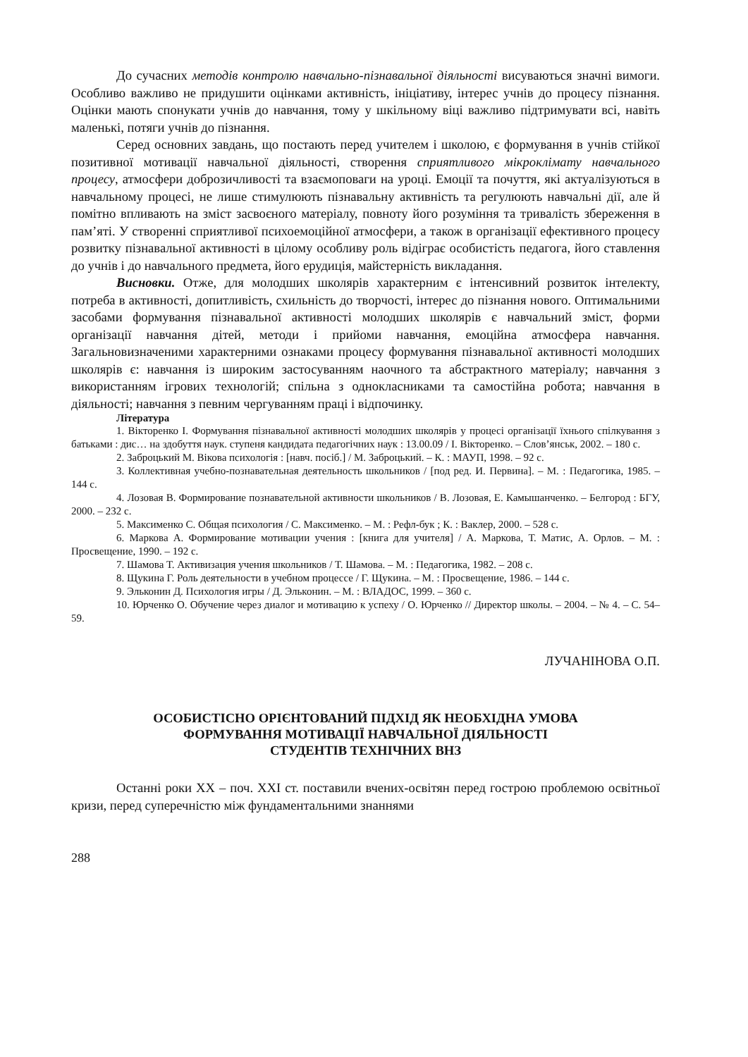До сучасних методів контролю навчально-пізнавальної діяльності висуваються значні вимоги. Особливо важливо не придушити оцінками активність, ініціативу, інтерес учнів до процесу пізнання. Оцінки мають спонукати учнів до навчання, тому у шкільному віці важливо підтримувати всі, навіть маленькі, потяги учнів до пізнання.
Серед основних завдань, що постають перед учителем і школою, є формування в учнів стійкої позитивної мотивації навчальної діяльності, створення сприятливого мікроклімату навчального процесу, атмосфери доброзичливості та взаємоповаги на уроці. Емоції та почуття, які актуалізуються в навчальному процесі, не лише стимулюють пізнавальну активність та регулюють навчальні дії, але й помітно впливають на зміст засвоєного матеріалу, повноту його розуміння та тривалість збереження в пам’яті. У створенні сприятливої психоемоційної атмосфери, а також в організації ефективного процесу розвитку пізнавальної активності в цілому особливу роль відіграє особистість педагога, його ставлення до учнів і до навчального предмета, його ерудиція, майстерність викладання.
Висновки. Отже, для молодших школярів характерним є інтенсивний розвиток інтелекту, потреба в активності, допитливість, схильність до творчості, інтерес до пізнання нового. Оптимальними засобами формування пізнавальної активності молодших школярів є навчальний зміст, форми організації навчання дітей, методи і прийоми навчання, емоційна атмосфера навчання. Загальновизначеними характерними ознаками процесу формування пізнавальної активності молодших школярів є: навчання із широким застосуванням наочного та абстрактного матеріалу; навчання з використанням ігрових технологій; спільна з однокласниками та самостійна робота; навчання в діяльності; навчання з певним чергуванням праці і відпочинку.
Література
1. Вікторенко І. Формування пізнавальної активності молодших школярів у процесі організації їхнього спілкування з батьками : дис… на здобуття наук. ступеня кандидата педагогічних наук : 13.00.09 / І. Вікторенко. – Слов’янськ, 2002. – 180 с.
2. Заброцький М. Вікова психологія : [навч. посіб.] / М. Заброцький. – К. : МАУП, 1998. – 92 с.
3. Коллективная учебно-познавательная деятельность школьников / [под ред. И. Первина]. – М. : Педагогика, 1985. – 144 с.
4. Лозовая В. Формирование познавательной активности школьников / В. Лозовая, Е. Камышанченко. – Белгород : БГУ, 2000. – 232 с.
5. Максименко С. Общая психология / С. Максименко. – М. : Рефл-бук ; К. : Ваклер, 2000. – 528 с.
6. Маркова А. Формирование мотивации учения : [книга для учителя] / А. Маркова, Т. Матис, А. Орлов. – М. : Просвещение, 1990. – 192 с.
7. Шамова Т. Активизация учения школьников / Т. Шамова. – М. : Педагогика, 1982. – 208 с.
8. Щукина Г. Роль деятельности в учебном процессе / Г. Щукина. – М. : Просвещение, 1986. – 144 с.
9. Эльконин Д. Психология игры / Д. Эльконин. – М. : ВЛАДОС, 1999. – 360 с.
10. Юрченко О. Обучение через диалог и мотивацию к успеху / О. Юрченко // Директор школы. – 2004. – № 4. – С. 54–59.
ЛУЧАНІНОВА О.П.
ОСОБИСТІСНО ОРІЄНТОВАНИЙ ПІДХІД ЯК НЕОБХІДНА УМОВА
ФОРМУВАННЯ МОТИВАЦІЇ НАВЧАЛЬНОЇ ДІЯЛЬНОСТІ
СТУДЕНТІВ ТЕХНІЧНИХ ВНЗ
Останні роки XX – поч. XXI ст. поставили вчених-освітян перед гострою проблемою освітньої кризи, перед суперечністю між фундаментальними знаннями
288